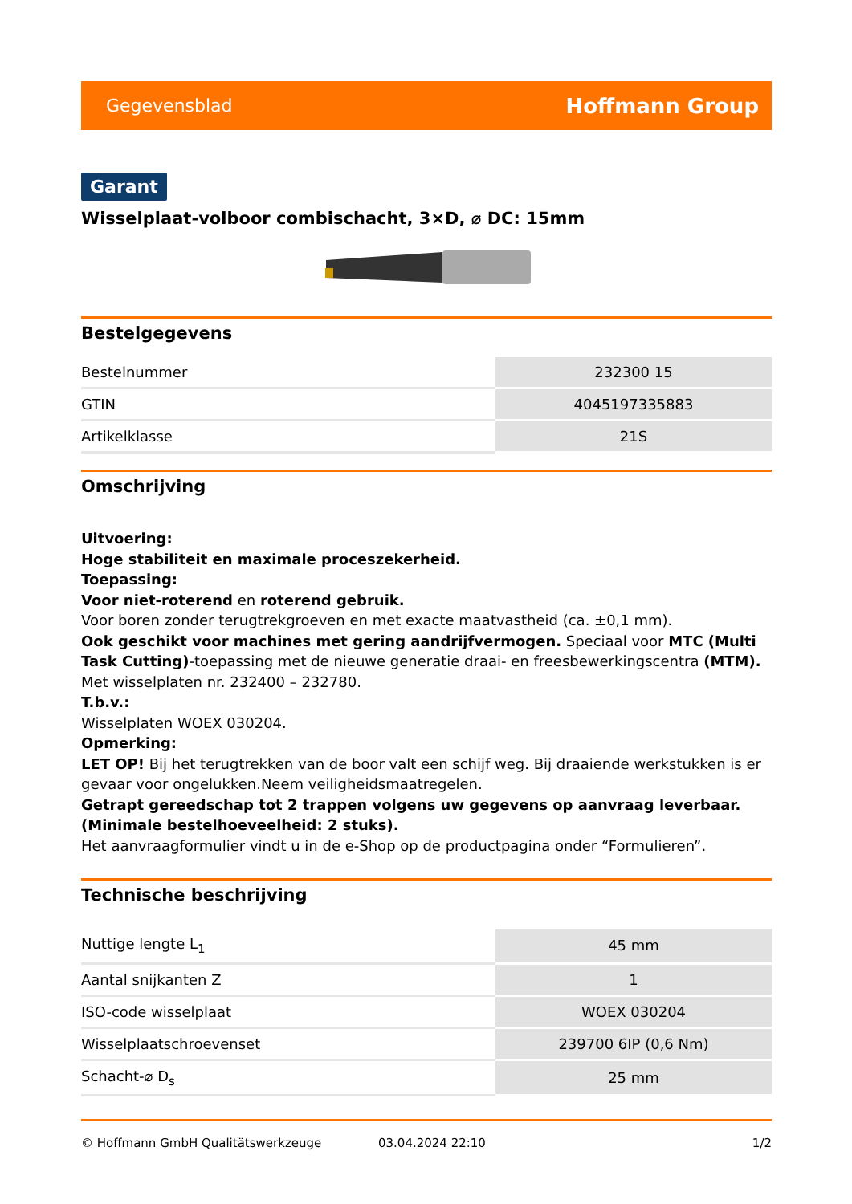Gegevensblad Hoffmann Group
Garant
Wisselplaat-volboor combischacht, 3×D, ⌀ DC: 15mm
Bestelgegevens
| Bestelnummer | 232300 15 |
| GTIN | 4045197335883 |
| Artikelklasse | 21S |
Omschrijving
Uitvoering:
Hoge stabiliteit en maximale proceszekerheid.
Toepassing:
Voor niet-roterend en roterend gebruik.
Voor boren zonder terugtrekgroeven en met exacte maatvastheid (ca. ±0,1 mm).
Ook geschikt voor machines met gering aandrijfvermogen. Speciaal voor MTC (Multi Task Cutting)-toepassing met de nieuwe generatie draai- en freesbewerkingscentra (MTM).
Met wisselplaten nr. 232400 – 232780.
T.b.v.:
Wisselplaten WOEX 030204.
Opmerking:
LET OP! Bij het terugtrekken van de boor valt een schijf weg. Bij draaiende werkstukken is er gevaar voor ongelukken.Neem veiligheidsmaatregelen.
Getrapt gereedschap tot 2 trappen volgens uw gegevens op aanvraag leverbaar. (Minimale bestelhoeveelheid: 2 stuks).
Het aanvraagformulier vindt u in de e-Shop op de productpagina onder “Formulieren”.
Technische beschrijving
| Nuttige lengte L<sub>1</sub> | 45 mm |
| Aantal snijkanten Z | 1 |
| ISO-code wisselplaat | WOEX 030204 |
| Wisselplaatschroevenset | 239700 6IP (0,6 Nm) |
| Schacht-⌀ D<sub>s</sub> | 25 mm |
© Hoffmann GmbH Qualitätswerkzeuge 03.04.2024 22:10 1/2